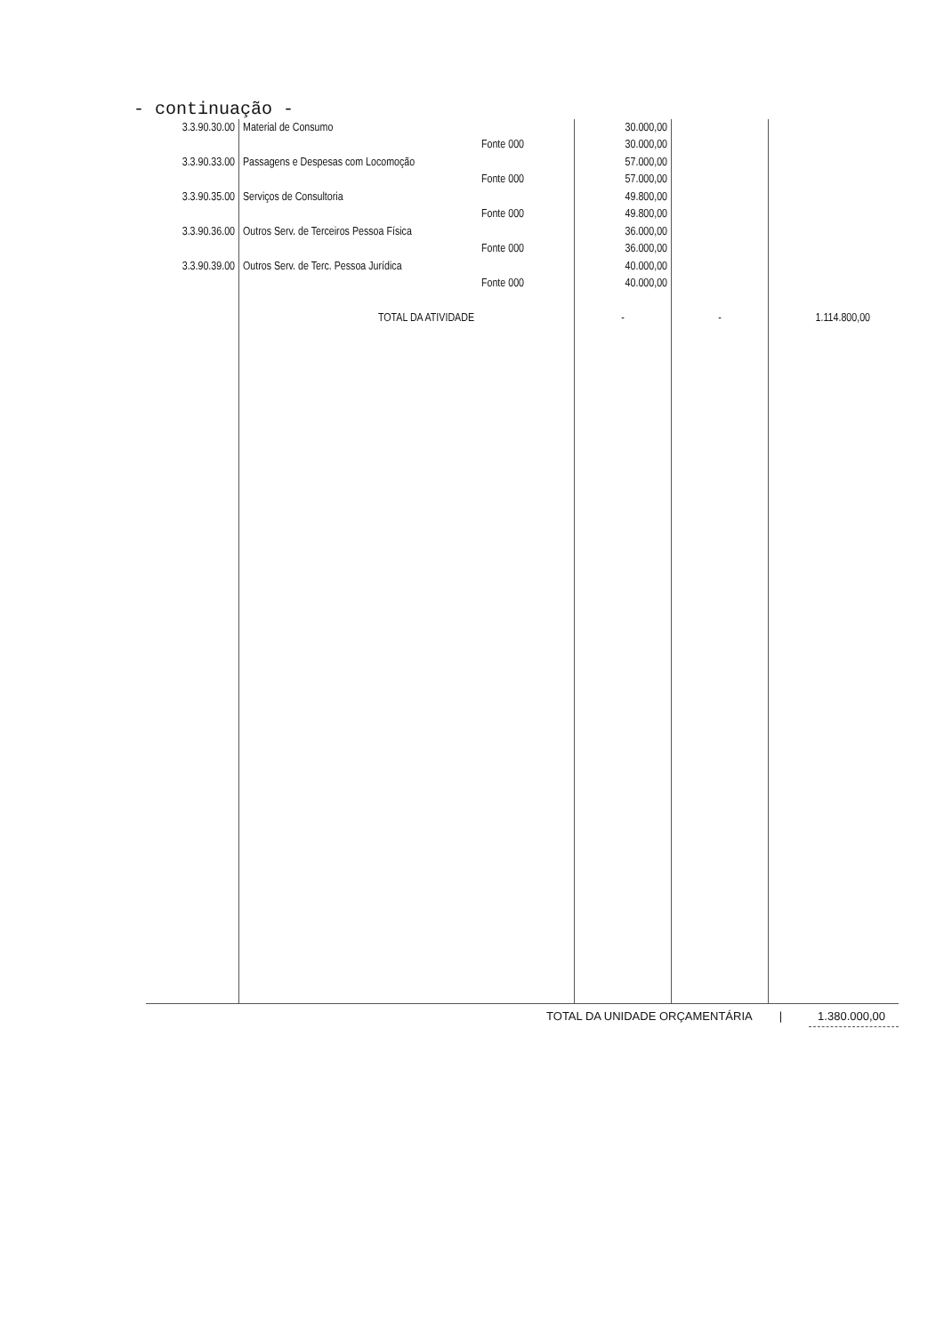- continuação -
| 3.3.90.30.00 | Material de Consumo | | 30.000,00 | | |
| | | Fonte 000 | 30.000,00 | | |
| 3.3.90.33.00 | Passagens e Despesas com Locomoção | | 57.000,00 | | |
| | | Fonte 000 | 57.000,00 | | |
| 3.3.90.35.00 | Serviços de Consultoria | | 49.800,00 | | |
| | | Fonte 000 | 49.800,00 | | |
| 3.3.90.36.00 | Outros Serv. de Terceiros Pessoa Física | | 36.000,00 | | |
| | | Fonte 000 | 36.000,00 | | |
| 3.3.90.39.00 | Outros Serv. de Terc. Pessoa Jurídica | | 40.000,00 | | |
| | | Fonte 000 | 40.000,00 | | |
| | TOTAL DA ATIVIDADE | | - | - | 1.114.800,00 |
TOTAL DA UNIDADE ORÇAMENTÁRIA | 1.380.000,00